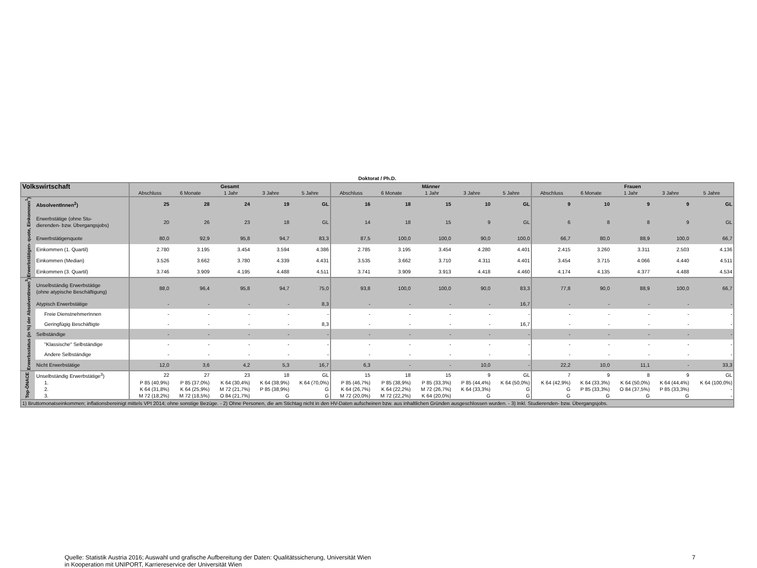Doktorat / Ph.D.
| Volkswirtschaft | | Gesamt | | | | | Männer | | | | | Frauen | | | | |
| | | Abschluss | 6 Monate | 1 Jahr | 3 Jahre | 5 Jahre | Abschluss | 6 Monate | 1 Jahr | 3 Jahre | 5 Jahre | Abschluss | 6 Monate | 1 Jahr | 3 Jahre | 5 Jahre |
| Erwerbstätigen- quote, Einkommen<sup>1</sup>) | AbsolventInnen<sup>2</sup>) | 25 | 28 | 24 | 19 | GL | 16 | 18 | 15 | 10 | GL | 9 | 10 | 9 | 9 | GL |
| | Erwerbstätige (ohne Stu- dierenden- bzw. Übergangsjobs) | 20 | 26 | 23 | 18 | GL | 14 | 18 | 15 | 9 | GL | 6 | 8 | 8 | 9 | GL |
| | Erwerbstätigenquote | 80,0 | 92,9 | 95,8 | 94,7 | 83,3 | 87,5 | 100,0 | 100,0 | 90,0 | 100,0 | 66,7 | 80,0 | 88,9 | 100,0 | 66,7 |
| | Einkommen (1. Quartil) | 2.780 | 3.195 | 3.454 | 3.594 | 4.386 | 2.785 | 3.195 | 3.454 | 4.280 | 4.401 | 2.415 | 3.260 | 3.311 | 2.503 | 4.136 |
| | Einkommen (Median) | 3.526 | 3.662 | 3.780 | 4.339 | 4.431 | 3.535 | 3.662 | 3.710 | 4.311 | 4.401 | 3.454 | 3.715 | 4.066 | 4.440 | 4.511 |
| | Einkommen (3. Quartil) | 3.746 | 3.909 | 4.195 | 4.488 | 4.511 | 3.741 | 3.909 | 3.913 | 4.418 | 4.460 | 4.174 | 4.135 | 4.377 | 4.488 | 4.534 |
| Erwerbsstatus (in %) der AbsolventInnen<sup>3</sup>) | Unselbständig Erwerbstätige (ohne atypische Beschäftigung) | 88,0 | 96,4 | 95,8 | 94,7 | 75,0 | 93,8 | 100,0 | 100,0 | 90,0 | 83,3 | 77,8 | 90,0 | 88,9 | 100,0 | 66,7 |
| | Atypisch Erwerbstätige | - | - | - | - | 8,3 | - | - | - | - | 16,7 | - | - | - | - | - |
| | Freie DienstnehmerInnen | - | - | - | - | - | - | - | - | - | - | - | - | - | - | - |
| | Geringfügig Beschäftigte | - | - | - | - | 8,3 | - | - | - | - | 16,7 | - | - | - | - | - |
| | Selbständige | - | - | - | - | - | - | - | - | - | - | - | - | - | - | - |
| | "Klassische" Selbständige | - | - | - | - | - | - | - | - | - | - | - | - | - | - | - |
| | Andere Selbständige | - | - | - | - | - | - | - | - | - | - | - | - | - | - | - |
| | Nicht Erwerbstätige | 12,0 | 3,6 | 4,2 | 5,3 | 16,7 | 6,3 | - | - | 10,0 | - | 22,2 | 10,0 | 11,1 | - | 33,3 |
| Top-ÖNACE | Unselbständig Erwerbstätige<sup>3</sup>) | 22 | 27 | 23 | 18 | GL | 15 | 18 | 15 | 9 | GL | 7 | 9 | 8 | 9 | GL |
| | 1. | P 85 (40,9%) | P 85 (37,0%) | K 64 (30,4%) | K 64 (38,9%) | K 64 (70,0%) | P 85 (46,7%) | P 85 (38,9%) | P 85 (33,3%) | P 85 (44,4%) | K 64 (50,0%) | K 64 (42,9%) | K 64 (33,3%) | K 64 (50,0%) | K 64 (44,4%) | K 64 (100,0%) |
| | 2. | K 64 (31,8%) | K 64 (25,9%) | M 72 (21,7%) | P 85 (38,9%) | G | K 64 (26,7%) | K 64 (22,2%) | M 72 (26,7%) | K 64 (33,3%) | G | G | P 85 (33,3%) | O 84 (37,5%) | P 85 (33,3%) | - |
| | 3. | M 72 (18,2%) | M 72 (18,5%) | O 84 (21,7%) | G | G | M 72 (20,0%) | M 72 (22,2%) | K 64 (20,0%) | G | G | G | G | G | G | - |
| 1) Bruttomonatseinkommen; inflationsbereinigt mittels VPI 2014; ohne sonstige Bezüge. - 2) Ohne Personen, die am Stichtag nicht in den HV-Daten aufscheinen bzw. aus inhaltlichen Gründen ausgeschlossen wurden. - 3) Inkl. Studierenden- bzw. Übergangsjobs. | | | | | | | | | | | | | | | | |
Quelle: Statistik Austria 2016; Auswahl und grafische Aufbereitung der Daten: Qualitätssicherung, Universität Wien
in Kooperation mit UNIPORT, Karriereservice der Universität Wien
7